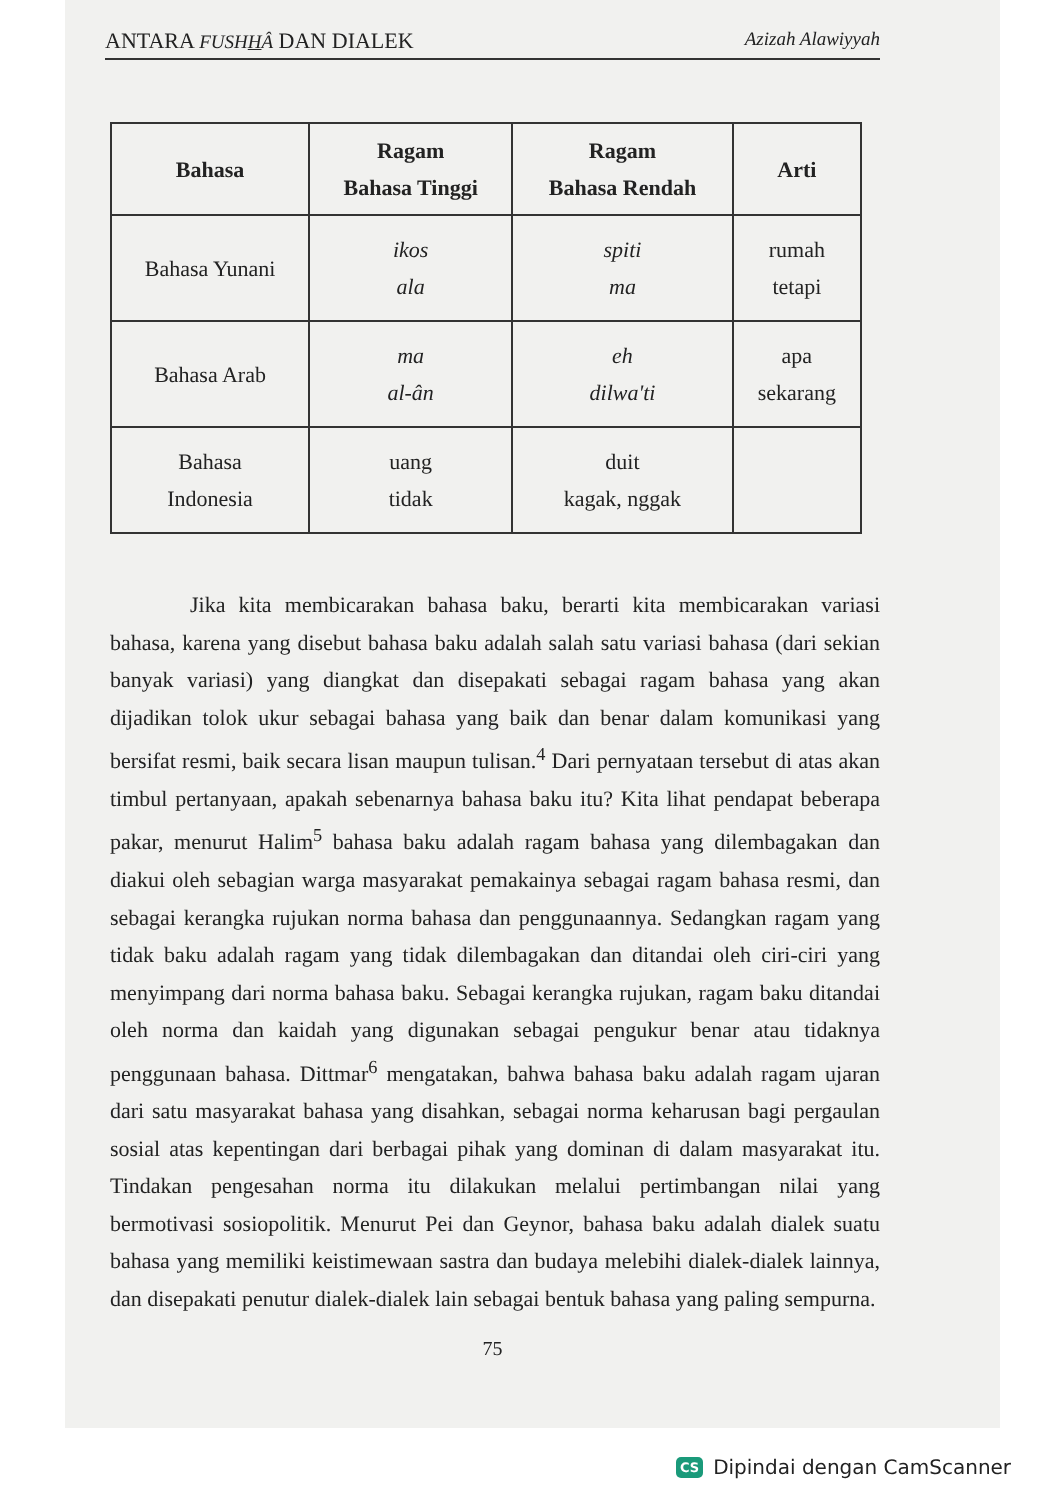ANTARA FUSHHÂ DAN DIALEK Azizah Alawiyyah
| Bahasa | Ragam Bahasa Tinggi | Ragam Bahasa Rendah | Arti |
| --- | --- | --- | --- |
| Bahasa Yunani | ikos ala | spiti ma | rumah tetapi |
| Bahasa Arab | ma al-ân | eh dilwa'ti | apa sekarang |
| Bahasa Indonesia | uang tidak | duit kagak, nggak | |
Jika kita membicarakan bahasa baku, berarti kita membicarakan variasi bahasa, karena yang disebut bahasa baku adalah salah satu variasi bahasa (dari sekian banyak variasi) yang diangkat dan disepakati sebagai ragam bahasa yang akan dijadikan tolok ukur sebagai bahasa yang baik dan benar dalam komunikasi yang bersifat resmi, baik secara lisan maupun tulisan.<sup>4</sup> Dari pernyataan tersebut di atas akan timbul pertanyaan, apakah sebenarnya bahasa baku itu? Kita lihat pendapat beberapa pakar, menurut Halim<sup>5</sup> bahasa baku adalah ragam bahasa yang dilembagakan dan diakui oleh sebagian warga masyarakat pemakainya sebagai ragam bahasa resmi, dan sebagai kerangka rujukan norma bahasa dan penggunaannya. Sedangkan ragam yang tidak baku adalah ragam yang tidak dilembagakan dan ditandai oleh ciri-ciri yang menyimpang dari norma bahasa baku. Sebagai kerangka rujukan, ragam baku ditandai oleh norma dan kaidah yang digunakan sebagai pengukur benar atau tidaknya penggunaan bahasa. Dittmar<sup>6</sup> mengatakan, bahwa bahasa baku adalah ragam ujaran dari satu masyarakat bahasa yang disahkan, sebagai norma keharusan bagi pergaulan sosial atas kepentingan dari berbagai pihak yang dominan di dalam masyarakat itu. Tindakan pengesahan norma itu dilakukan melalui pertimbangan nilai yang bermotivasi sosiopolitik. Menurut Pei dan Geynor, bahasa baku adalah dialek suatu bahasa yang memiliki keistimewaan sastra dan budaya melebihi dialek-dialek lainnya, dan disepakati penutur dialek-dialek lain sebagai bentuk bahasa yang paling sempurna.
75
CS Dipindai dengan CamScanner